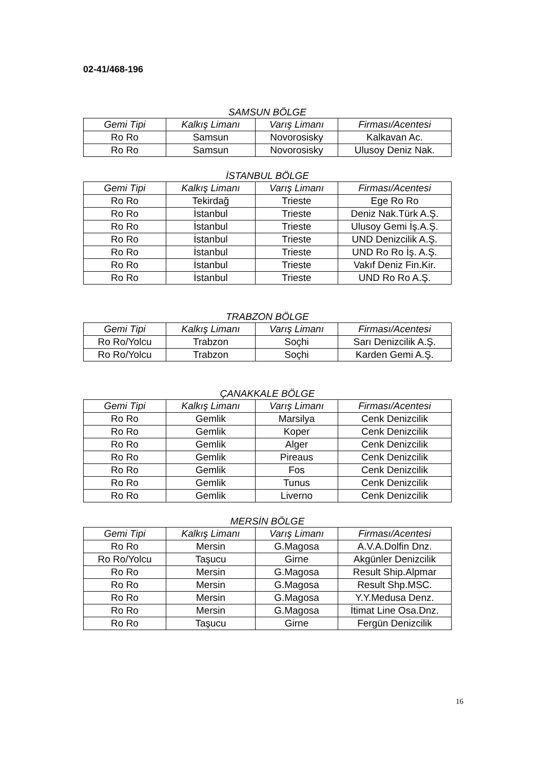02-41/468-196
SAMSUN BÖLGE
| Gemi Tipi | Kalkış Limanı | Varış Limanı | Firması/Acentesi |
| --- | --- | --- | --- |
| Ro Ro | Samsun | Novorosisky | Kalkavan Ac. |
| Ro Ro | Samsun | Novorosisky | Ulusoy Deniz Nak. |
İSTANBUL BÖLGE
| Gemi Tipi | Kalkış Limanı | Varış Limanı | Firması/Acentesi |
| --- | --- | --- | --- |
| Ro Ro | Tekirdağ | Trieste | Ege Ro Ro |
| Ro Ro | İstanbul | Trieste | Deniz Nak.Türk A.Ş. |
| Ro Ro | İstanbul | Trieste | Ulusoy Gemi İş.A.Ş. |
| Ro Ro | İstanbul | Trieste | UND Denizcilik A.Ş. |
| Ro Ro | İstanbul | Trieste | UND Ro Ro İş. A.Ş. |
| Ro Ro | İstanbul | Trieste | Vakıf Deniz Fin.Kir. |
| Ro Ro | İstanbul | Trieste | UND Ro Ro A.Ş. |
TRABZON BÖLGE
| Gemi Tipi | Kalkış Limanı | Varış Limanı | Firması/Acentesi |
| --- | --- | --- | --- |
| Ro Ro/Yolcu | Trabzon | Soçhi | Sarı Denizcilik A.Ş. |
| Ro Ro/Yolcu | Trabzon | Soçhi | Karden Gemi A.Ş. |
ÇANAKKALE BÖLGE
| Gemi Tipi | Kalkış Limanı | Varış Limanı | Firması/Acentesi |
| --- | --- | --- | --- |
| Ro Ro | Gemlik | Marsilya | Cenk Denizcilik |
| Ro Ro | Gemlik | Koper | Cenk Denizcilik |
| Ro Ro | Gemlik | Alger | Cenk Denizcilik |
| Ro Ro | Gemlik | Pireaus | Cenk Denizcilik |
| Ro Ro | Gemlik | Fos | Cenk Denizcilik |
| Ro Ro | Gemlik | Tunus | Cenk Denizcilik |
| Ro Ro | Gemlik | Liverno | Cenk Denizcilik |
MERSİN BÖLGE
| Gemi Tipi | Kalkış Limanı | Varış Limanı | Firması/Acentesi |
| --- | --- | --- | --- |
| Ro Ro | Mersin | G.Magosa | A.V.A.Dolfin Dnz. |
| Ro Ro/Yolcu | Taşucu | Girne | Akgünler Denizcilik |
| Ro Ro | Mersin | G.Magosa | Result Ship.Alpmar |
| Ro Ro | Mersin | G.Magosa | Result Shp.MSC. |
| Ro Ro | Mersin | G.Magosa | Y.Y.Medusa Denz. |
| Ro Ro | Mersin | G.Magosa | İtimat Line Osa.Dnz. |
| Ro Ro | Taşucu | Girne | Fergün Denizcilik |
16